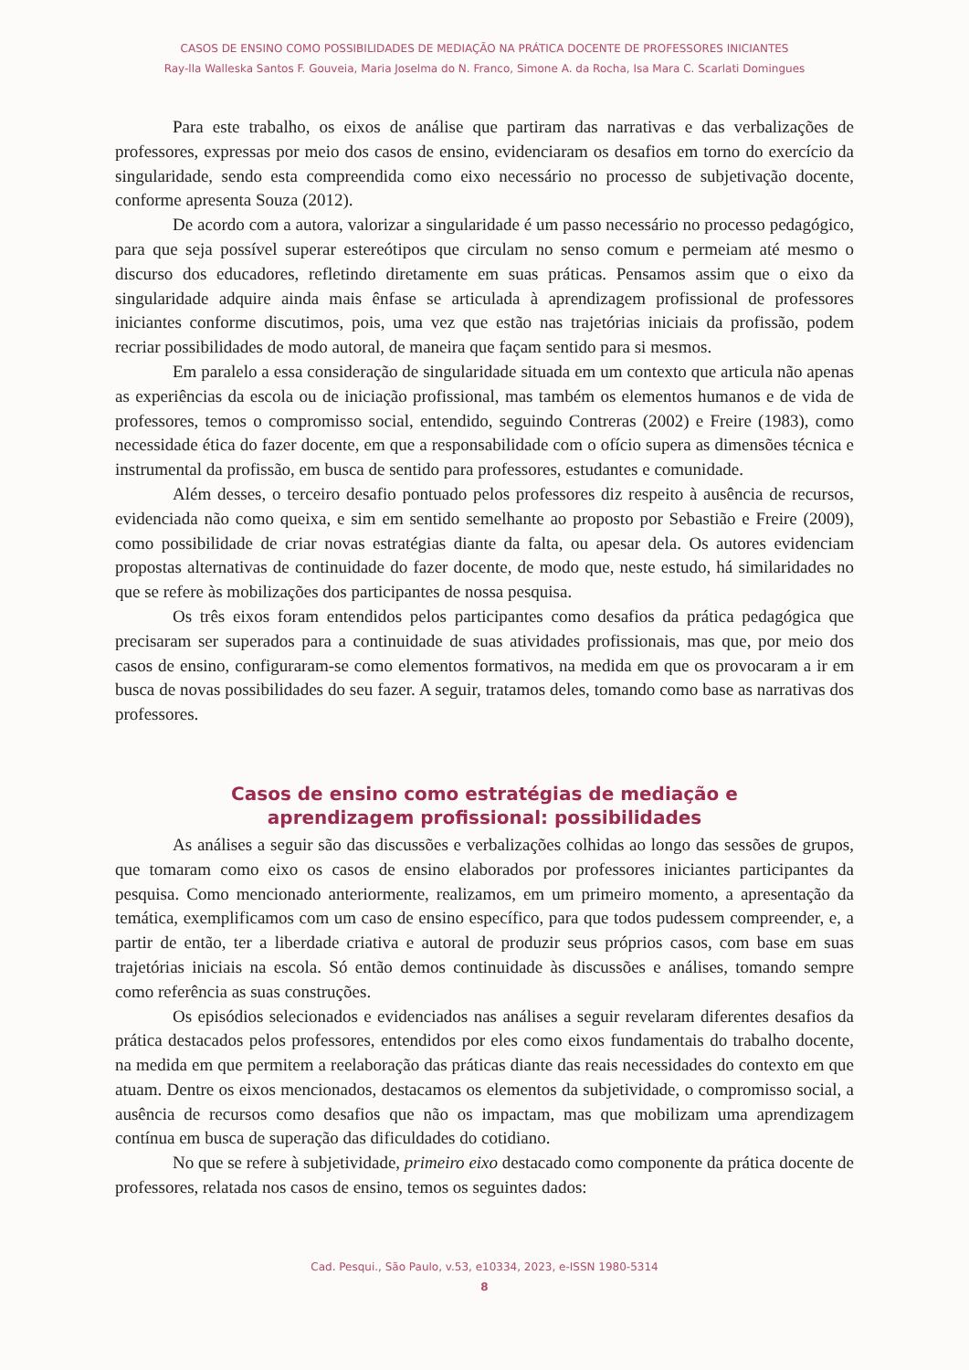CASOS DE ENSINO COMO POSSIBILIDADES DE MEDIAÇÃO NA PRÁTICA DOCENTE DE PROFESSORES INICIANTES
Ray-lla Walleska Santos F. Gouveia, Maria Joselma do N. Franco, Simone A. da Rocha, Isa Mara C. Scarlati Domingues
Para este trabalho, os eixos de análise que partiram das narrativas e das verbalizações de professores, expressas por meio dos casos de ensino, evidenciaram os desafios em torno do exercício da singularidade, sendo esta compreendida como eixo necessário no processo de subjetivação docente, conforme apresenta Souza (2012).
De acordo com a autora, valorizar a singularidade é um passo necessário no processo pedagógico, para que seja possível superar estereótipos que circulam no senso comum e permeiam até mesmo o discurso dos educadores, refletindo diretamente em suas práticas. Pensamos assim que o eixo da singularidade adquire ainda mais ênfase se articulada à aprendizagem profissional de professores iniciantes conforme discutimos, pois, uma vez que estão nas trajetórias iniciais da profissão, podem recriar possibilidades de modo autoral, de maneira que façam sentido para si mesmos.
Em paralelo a essa consideração de singularidade situada em um contexto que articula não apenas as experiências da escola ou de iniciação profissional, mas também os elementos humanos e de vida de professores, temos o compromisso social, entendido, seguindo Contreras (2002) e Freire (1983), como necessidade ética do fazer docente, em que a responsabilidade com o ofício supera as dimensões técnica e instrumental da profissão, em busca de sentido para professores, estudantes e comunidade.
Além desses, o terceiro desafio pontuado pelos professores diz respeito à ausência de recursos, evidenciada não como queixa, e sim em sentido semelhante ao proposto por Sebastião e Freire (2009), como possibilidade de criar novas estratégias diante da falta, ou apesar dela. Os autores evidenciam propostas alternativas de continuidade do fazer docente, de modo que, neste estudo, há similaridades no que se refere às mobilizações dos participantes de nossa pesquisa.
Os três eixos foram entendidos pelos participantes como desafios da prática pedagógica que precisaram ser superados para a continuidade de suas atividades profissionais, mas que, por meio dos casos de ensino, configuraram-se como elementos formativos, na medida em que os provocaram a ir em busca de novas possibilidades do seu fazer. A seguir, tratamos deles, tomando como base as narrativas dos professores.
Casos de ensino como estratégias de mediação e
aprendizagem profissional: possibilidades
As análises a seguir são das discussões e verbalizações colhidas ao longo das sessões de grupos, que tomaram como eixo os casos de ensino elaborados por professores iniciantes participantes da pesquisa. Como mencionado anteriormente, realizamos, em um primeiro momento, a apresentação da temática, exemplificamos com um caso de ensino específico, para que todos pudessem compreender, e, a partir de então, ter a liberdade criativa e autoral de produzir seus próprios casos, com base em suas trajetórias iniciais na escola. Só então demos continuidade às discussões e análises, tomando sempre como referência as suas construções.
Os episódios selecionados e evidenciados nas análises a seguir revelaram diferentes desafios da prática destacados pelos professores, entendidos por eles como eixos fundamentais do trabalho docente, na medida em que permitem a reelaboração das práticas diante das reais necessidades do contexto em que atuam. Dentre os eixos mencionados, destacamos os elementos da subjetividade, o compromisso social, a ausência de recursos como desafios que não os impactam, mas que mobilizam uma aprendizagem contínua em busca de superação das dificuldades do cotidiano.
No que se refere à subjetividade, primeiro eixo destacado como componente da prática docente de professores, relatada nos casos de ensino, temos os seguintes dados:
Cad. Pesqui., São Paulo, v.53, e10334, 2023, e-ISSN 1980-5314
8